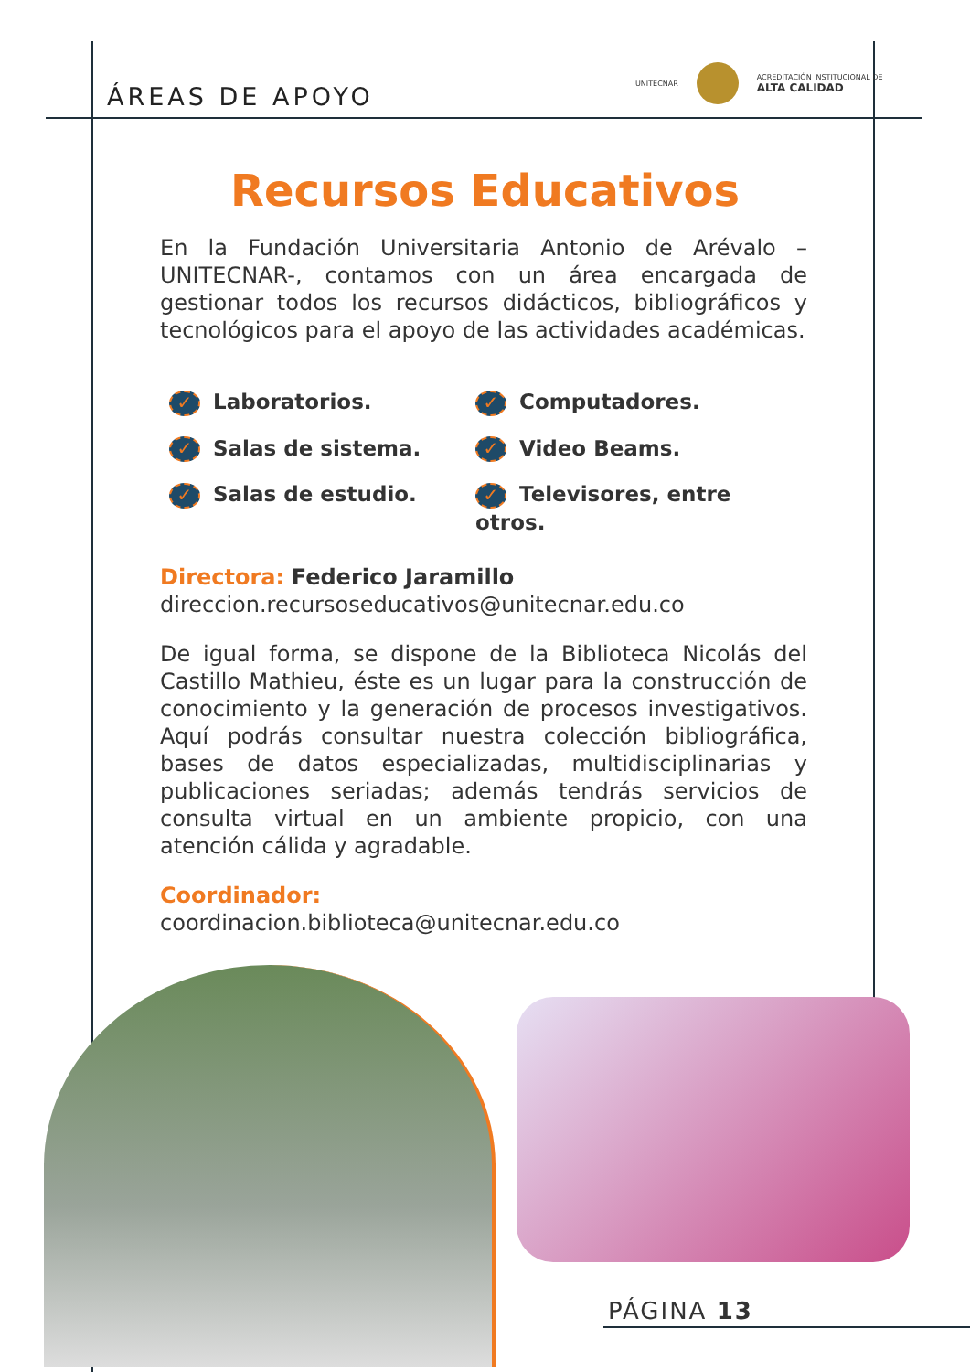ÁREAS DE APOYO
UNITECNAR
ACREDITACIÓN INSTITUCIONAL DE
ALTA CALIDAD
Recursos Educativos
En la Fundación Universitaria Antonio de Arévalo –UNITECNAR-, contamos con un área encargada de gestionar todos los recursos didácticos, bibliográficos y tecnológicos para el apoyo de las actividades académicas.
✓ Laboratorios.
✓ Computadores.
✓ Salas de sistema.
✓ Video Beams.
✓ Salas de estudio.
✓ Televisores, entre otros.
Directora: Federico Jaramillo
direccion.recursoseducativos@unitecnar.edu.co
De igual forma, se dispone de la Biblioteca Nicolás del Castillo Mathieu, éste es un lugar para la construcción de conocimiento y la generación de procesos investigativos. Aquí podrás consultar nuestra colección bibliográfica, bases de datos especializadas, multidisciplinarias y publicaciones seriadas; además tendrás servicios de consulta virtual en un ambiente propicio, con una atención cálida y agradable.
Coordinador:
coordinacion.biblioteca@unitecnar.edu.co
PÁGINA 13